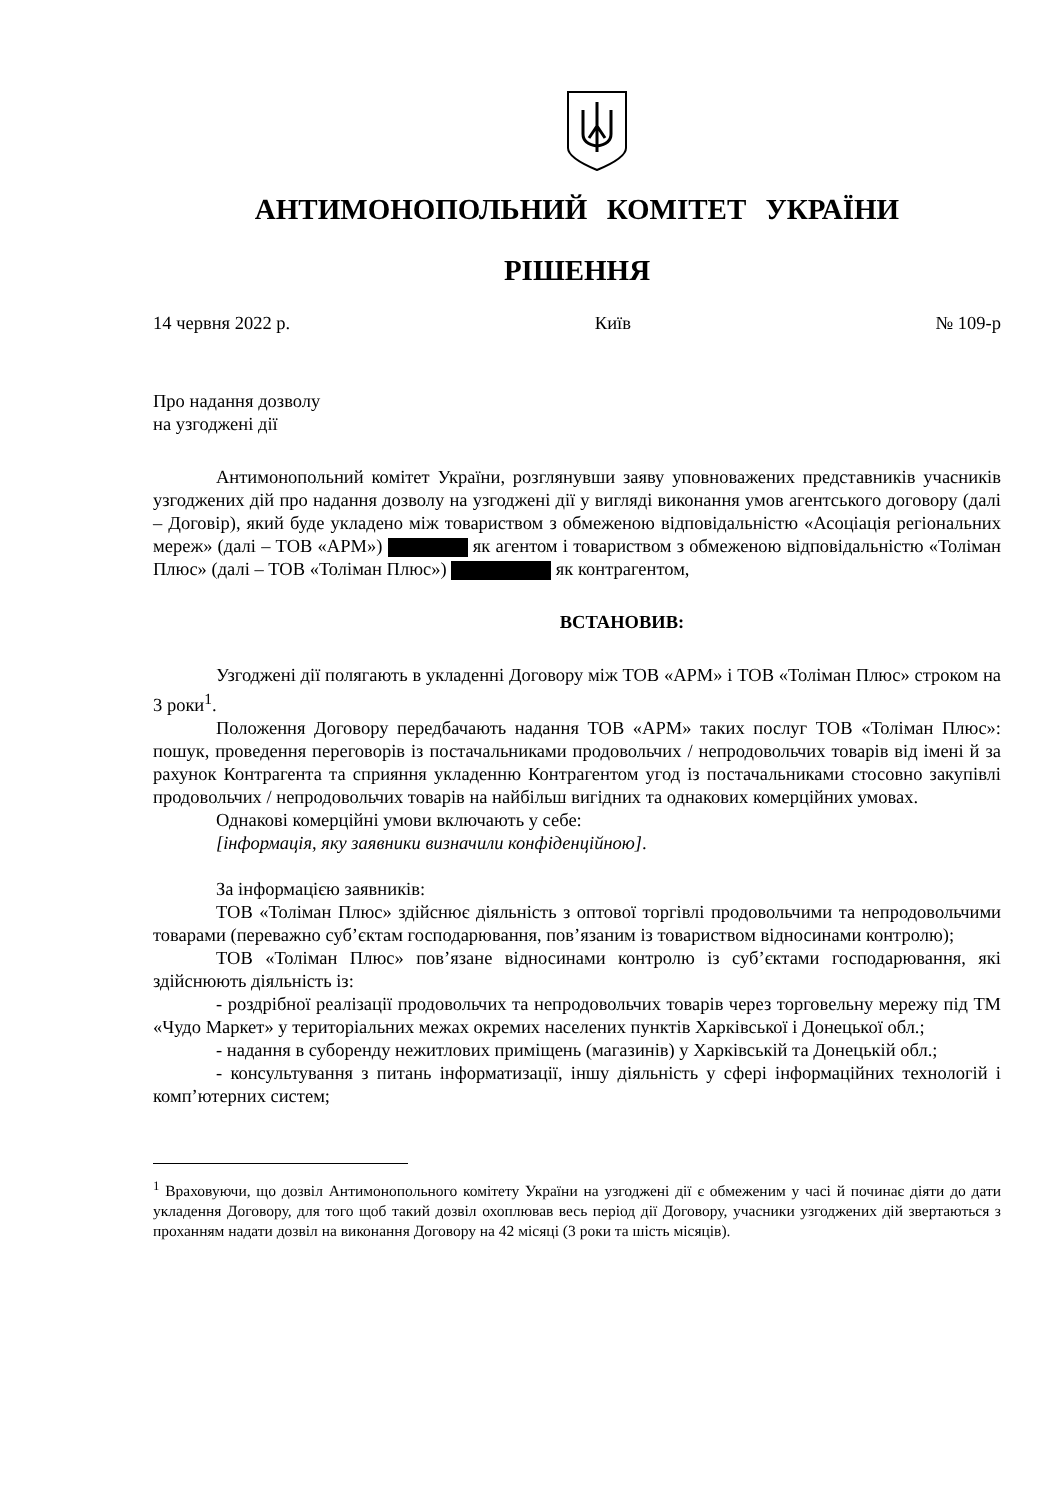АНТИМОНОПОЛЬНИЙ КОМІТЕТ УКРАЇНИ
РІШЕННЯ
14 червня 2022 р. Київ № 109-р
Про надання дозволу
на узгоджені дії
Антимонопольний комітет України, розглянувши заяву уповноважених представників учасників узгоджених дій про надання дозволу на узгоджені дії у вигляді виконання умов агентського договору (далі – Договір), який буде укладено між товариством з обмеженою відповідальністю «Асоціація регіональних мереж» (далі – ТОВ «АРМ») як агентом і товариством з обмеженою відповідальністю «Толіман Плюс» (далі – ТОВ «Толіман Плюс») як контрагентом,
ВСТАНОВИВ:
Узгоджені дії полягають в укладенні Договору між ТОВ «АРМ» і ТОВ «Толіман Плюс» строком на 3 роки<sup>1</sup>.
Положення Договору передбачають надання ТОВ «АРМ» таких послуг ТОВ «Толіман Плюс»: пошук, проведення переговорів із постачальниками продовольчих / непродовольчих товарів від імені й за рахунок Контрагента та сприяння укладенню Контрагентом угод із постачальниками стосовно закупівлі продовольчих / непродовольчих товарів на найбільш вигідних та однакових комерційних умовах.
Однакові комерційні умови включають у себе:
[інформація, яку заявники визначили конфіденційною].
За інформацією заявників:
ТОВ «Толіман Плюс» здійснює діяльність з оптової торгівлі продовольчими та непродовольчими товарами (переважно суб’єктам господарювання, пов’язаним із товариством відносинами контролю);
ТОВ «Толіман Плюс» пов’язане відносинами контролю із суб’єктами господарювання, які здійснюють діяльність із:
- роздрібної реалізації продовольчих та непродовольчих товарів через торговельну мережу під ТМ «Чудо Маркет» у територіальних межах окремих населених пунктів Харківської і Донецької обл.;
- надання в суборенду нежитлових приміщень (магазинів) у Харківській та Донецькій обл.;
- консультування з питань інформатизації, іншу діяльність у сфері інформаційних технологій і комп’ютерних систем;
<sup>1</sup> Враховуючи, що дозвіл Антимонопольного комітету України на узгоджені дії є обмеженим у часі й починає діяти до дати укладення Договору, для того щоб такий дозвіл охоплював весь період дії Договору, учасники узгоджених дій звертаються з проханням надати дозвіл на виконання Договору на 42 місяці (3 роки та шість місяців).